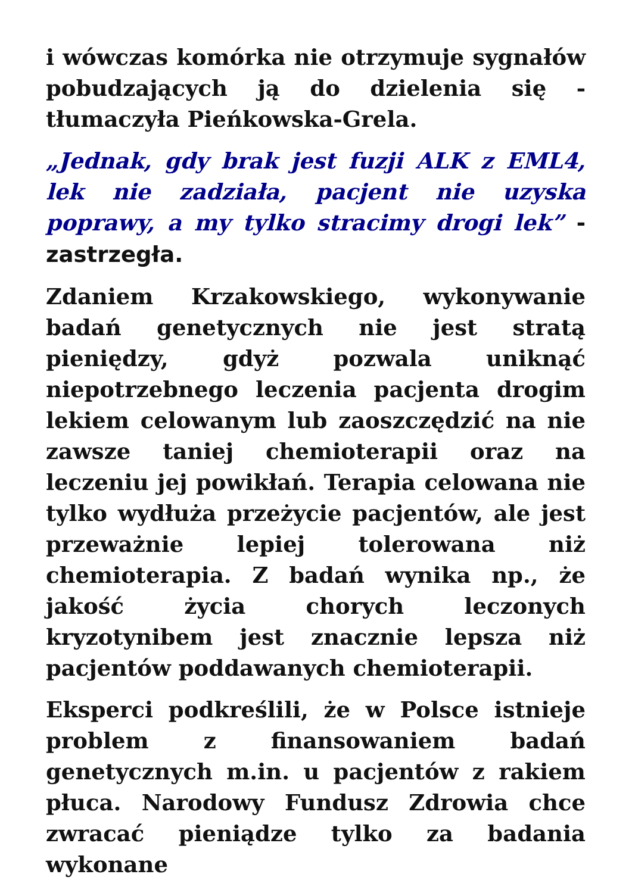i wówczas komórka nie otrzymuje sygnałów pobudzających ją do dzielenia się - tłumaczyła Pieńkowska-Grela.
„Jednak, gdy brak jest fuzji ALK z EML4, lek nie zadziała, pacjent nie uzyska poprawy, a my tylko stracimy drogi lek” - zastrzegła.
Zdaniem Krzakowskiego, wykonywanie badań genetycznych nie jest stratą pieniędzy, gdyż pozwala uniknąć niepotrzebnego leczenia pacjenta drogim lekiem celowanym lub zaoszczędzić na nie zawsze taniej chemioterapii oraz na leczeniu jej powikłań. Terapia celowana nie tylko wydłuża przeżycie pacjentów, ale jest przeważnie lepiej tolerowana niż chemioterapia. Z badań wynika np., że jakość życia chorych leczonych kryzotynibem jest znacznie lepsza niż pacjentów poddawanych chemioterapii.
Eksperci podkreślili, że w Polsce istnieje problem z finansowaniem badań genetycznych m.in. u pacjentów z rakiem płuca. Narodowy Fundusz Zdrowia chce zwracać pieniądze tylko za badania wykonane